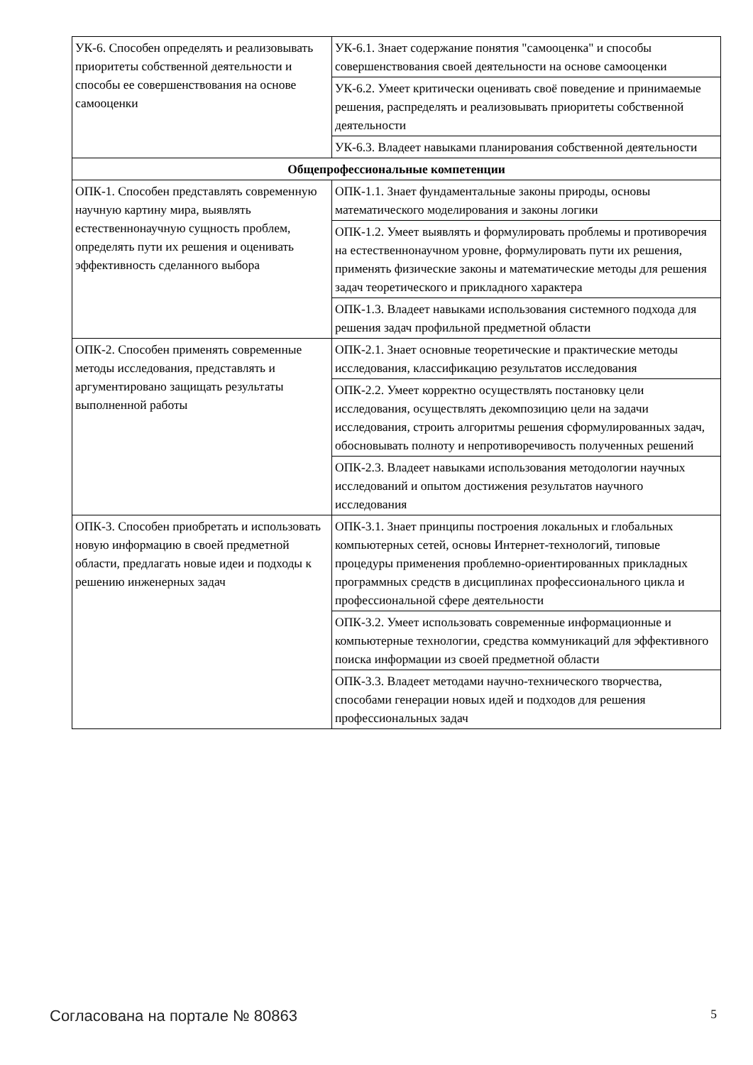| УК-6. Способен определять и реализовывать приоритеты собственной деятельности и способы ее совершенствования на основе самооценки | УК-6.1. Знает содержание понятия "самооценка" и способы совершенствования своей деятельности на основе самооценки |
| | УК-6.2. Умеет критически оценивать своё поведение и принимаемые решения, распределять и реализовывать приоритеты собственной деятельности |
| | УК-6.3. Владеет навыками планирования собственной деятельности |
| Общепрофессиональные компетенции | |
| ОПК-1. Способен представлять современную научную картину мира, выявлять естественнонаучную сущность проблем, определять пути их решения и оценивать эффективность сделанного выбора | ОПК-1.1. Знает фундаментальные законы природы, основы математического моделирования и законы логики |
| | ОПК-1.2. Умеет выявлять и формулировать проблемы и противоречия на естественнонаучном уровне, формулировать пути их решения, применять физические законы и математические методы для решения задач теоретического и прикладного характера |
| | ОПК-1.3. Владеет навыками использования системного подхода для решения задач профильной предметной области |
| ОПК-2. Способен применять современные методы исследования, представлять и аргументировано защищать результаты выполненной работы | ОПК-2.1. Знает основные теоретические и практические методы исследования, классификацию результатов исследования |
| | ОПК-2.2. Умеет корректно осуществлять постановку цели исследования, осуществлять декомпозицию цели на задачи исследования, строить алгоритмы решения сформулированных задач, обосновывать полноту и непротиворечивость полученных решений |
| | ОПК-2.3. Владеет навыками использования методологии научных исследований и опытом достижения результатов научного исследования |
| ОПК-3. Способен приобретать и использовать новую информацию в своей предметной области, предлагать новые идеи и подходы к решению инженерных задач | ОПК-3.1. Знает принципы построения локальных и глобальных компьютерных сетей, основы Интернет-технологий, типовые процедуры применения проблемно-ориентированных прикладных программных средств в дисциплинах профессионального цикла и профессиональной сфере деятельности |
| | ОПК-3.2. Умеет использовать современные информационные и компьютерные технологии, средства коммуникаций для эффективного поиска информации из своей предметной области |
| | ОПК-3.3. Владеет методами научно-технического творчества, способами генерации новых идей и подходов для решения профессиональных задач |
Согласована на портале № 80863 5